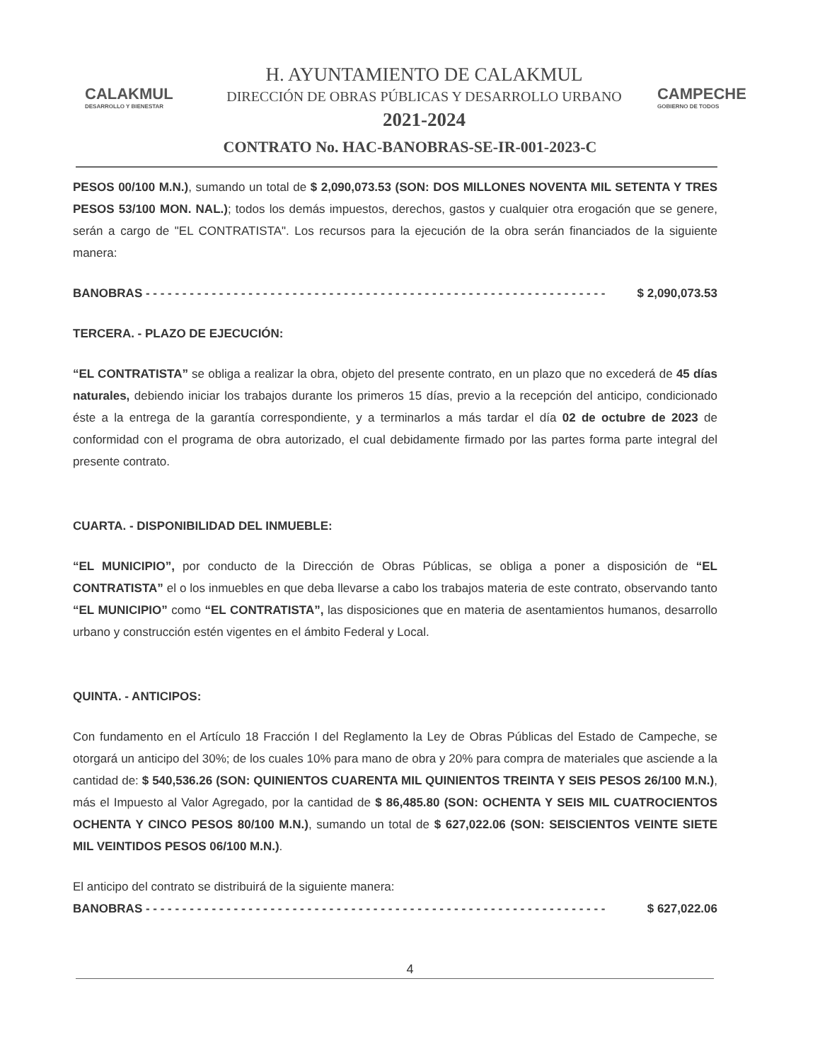CALAKMUL
DESARROLLO Y BIENESTAR
H. AYUNTAMIENTO DE CALAKMUL
DIRECCIÓN DE OBRAS PÚBLICAS Y DESARROLLO URBANO
2021-2024
CAMPECHE
GOBIERNO DE TODOS
CONTRATO No. HAC-BANOBRAS-SE-IR-001-2023-C
PESOS 00/100 M.N.), sumando un total de $ 2,090,073.53 (SON: DOS MILLONES NOVENTA MIL SETENTA Y TRES PESOS 53/100 MON. NAL.); todos los demás impuestos, derechos, gastos y cualquier otra erogación que se genere, serán a cargo de "EL CONTRATISTA". Los recursos para la ejecución de la obra serán financiados de la siguiente manera:
BANOBRAS - - - - - - - - - - - - - - - - - - - - - - - - - - - - - - - - - - - - - - - - - - - - - - - - - - - - - - - - - - - - - - - $ 2,090,073.53
TERCERA. - PLAZO DE EJECUCIÓN:
“EL CONTRATISTA” se obliga a realizar la obra, objeto del presente contrato, en un plazo que no excederá de 45 días naturales, debiendo iniciar los trabajos durante los primeros 15 días, previo a la recepción del anticipo, condicionado éste a la entrega de la garantía correspondiente, y a terminarlos a más tardar el día 02 de octubre de 2023 de conformidad con el programa de obra autorizado, el cual debidamente firmado por las partes forma parte integral del presente contrato.
CUARTA. - DISPONIBILIDAD DEL INMUEBLE:
“EL MUNICIPIO”, por conducto de la Dirección de Obras Públicas, se obliga a poner a disposición de “EL CONTRATISTA” el o los inmuebles en que deba llevarse a cabo los trabajos materia de este contrato, observando tanto “EL MUNICIPIO” como “EL CONTRATISTA”, las disposiciones que en materia de asentamientos humanos, desarrollo urbano y construcción estén vigentes en el ámbito Federal y Local.
QUINTA. - ANTICIPOS:
Con fundamento en el Artículo 18 Fracción I del Reglamento la Ley de Obras Públicas del Estado de Campeche, se otorgará un anticipo del 30%; de los cuales 10% para mano de obra y 20% para compra de materiales que asciende a la cantidad de: $ 540,536.26 (SON: QUINIENTOS CUARENTA MIL QUINIENTOS TREINTA Y SEIS PESOS 26/100 M.N.), más el Impuesto al Valor Agregado, por la cantidad de $ 86,485.80 (SON: OCHENTA Y SEIS MIL CUATROCIENTOS OCHENTA Y CINCO PESOS 80/100 M.N.), sumando un total de $ 627,022.06 (SON: SEISCIENTOS VEINTE SIETE MIL VEINTIDOS PESOS 06/100 M.N.).
El anticipo del contrato se distribuirá de la siguiente manera:
BANOBRAS - - - - - - - - - - - - - - - - - - - - - - - - - - - - - - - - - - - - - - - - - - - - - - - - - - - - - - - - - - - - - - - $ 627,022.06
4